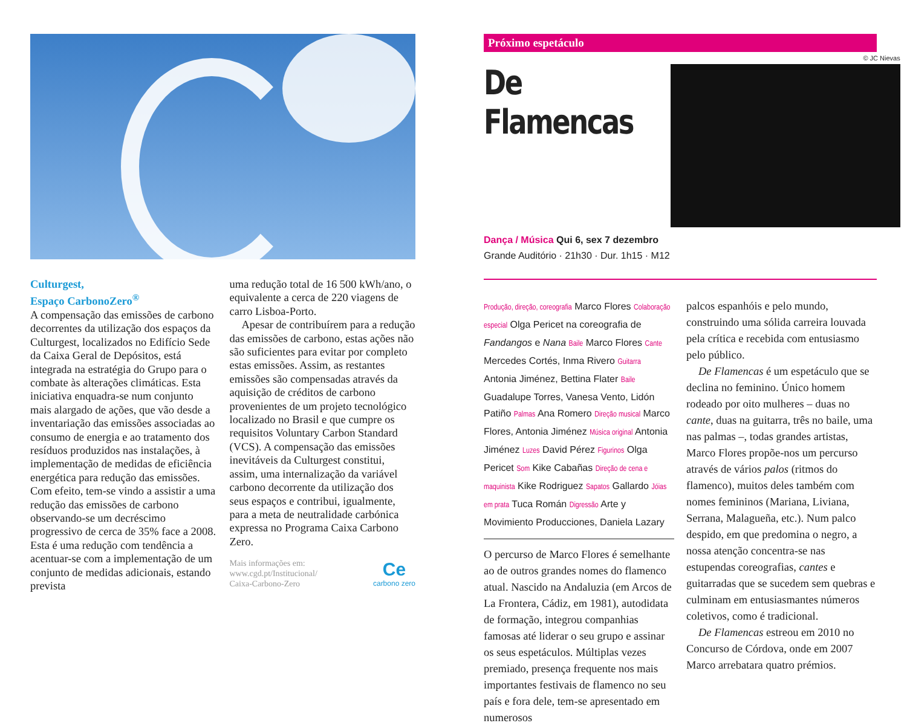Culturgest,
Espaço CarbonoZero<sup>®</sup>
A compensação das emissões de carbono decorrentes da utilização dos espaços da Culturgest, localizados no Edifício Sede da Caixa Geral de Depósitos, está integrada na estratégia do Grupo para o combate às alterações climáticas. Esta iniciativa enquadra-se num conjunto mais alargado de ações, que vão desde a inventariação das emissões associadas ao consumo de energia e ao tratamento dos resíduos produzidos nas instalações, à implementação de medidas de eficiência energética para redução das emissões. Com efeito, tem-se vindo a assistir a uma redução das emissões de carbono observando-se um decréscimo progressivo de cerca de 35% face a 2008. Esta é uma redução com tendência a acentuar-se com a implementação de um conjunto de medidas adicionais, estando prevista
uma redução total de 16 500 kWh/ano, o equivalente a cerca de 220 viagens de carro Lisboa-Porto.
Apesar de contribuírem para a redução das emissões de carbono, estas ações não são suficientes para evitar por completo estas emissões. Assim, as restantes emissões são compensadas através da aquisição de créditos de carbono provenientes de um projeto tecnológico localizado no Brasil e que cumpre os requisitos Voluntary Carbon Standard (VCS). A compensação das emissões inevitáveis da Culturgest constitui, assim, uma internalização da variável carbono decorrente da utilização dos seus espaços e contribui, igualmente, para a meta de neutralidade carbónica expressa no Programa Caixa Carbono Zero.
Mais informações em:
www.cgd.pt/Institucional/
Caixa-Carbono-Zero Ce
carbono zero
Próximo espetáculo
De Flamencas
Dança / Música Qui 6, sex 7 dezembro
Grande Auditório · 21h30 · Dur. 1h15 · M12
© JC Nievas
Produção, direção, coreografia Marco Flores Colaboração especial Olga Pericet na coreografia de Fandangos e Nana Baile Marco Flores Cante Mercedes Cortés, Inma Rivero Guitarra Antonia Jiménez, Bettina Flater Baile Guadalupe Torres, Vanesa Vento, Lidón Patiño Palmas Ana Romero Direção musical Marco Flores, Antonia Jiménez Música original Antonia Jiménez Luzes David Pérez Figurinos Olga Pericet Som Kike Cabañas Direção de cena e maquinista Kike Rodriguez Sapatos Gallardo Jóias em prata Tuca Román Digressão Arte y Movimiento Producciones, Daniela Lazary
O percurso de Marco Flores é semelhante ao de outros grandes nomes do flamenco atual. Nascido na Andaluzia (em Arcos de La Frontera, Cádiz, em 1981), autodidata de formação, integrou companhias famosas até liderar o seu grupo e assinar os seus espetáculos. Múltiplas vezes premiado, presença frequente nos mais importantes festivais de flamenco no seu país e fora dele, tem-se apresentado em numerosos
palcos espanhóis e pelo mundo, construindo uma sólida carreira louvada pela crítica e recebida com entusiasmo pelo público.
De Flamencas é um espetáculo que se declina no feminino. Único homem rodeado por oito mulheres – duas no cante, duas na guitarra, três no baile, uma nas palmas –, todas grandes artistas, Marco Flores propõe-nos um percurso através de vários palos (ritmos do flamenco), muitos deles também com nomes femininos (Mariana, Liviana, Serrana, Malagueña, etc.). Num palco despido, em que predomina o negro, a nossa atenção concentra-se nas estupendas coreografias, cantes e guitarradas que se sucedem sem quebras e culminam em entusiasmantes números coletivos, como é tradicional.
De Flamencas estreou em 2010 no Concurso de Córdova, onde em 2007 Marco arrebatara quatro prémios.